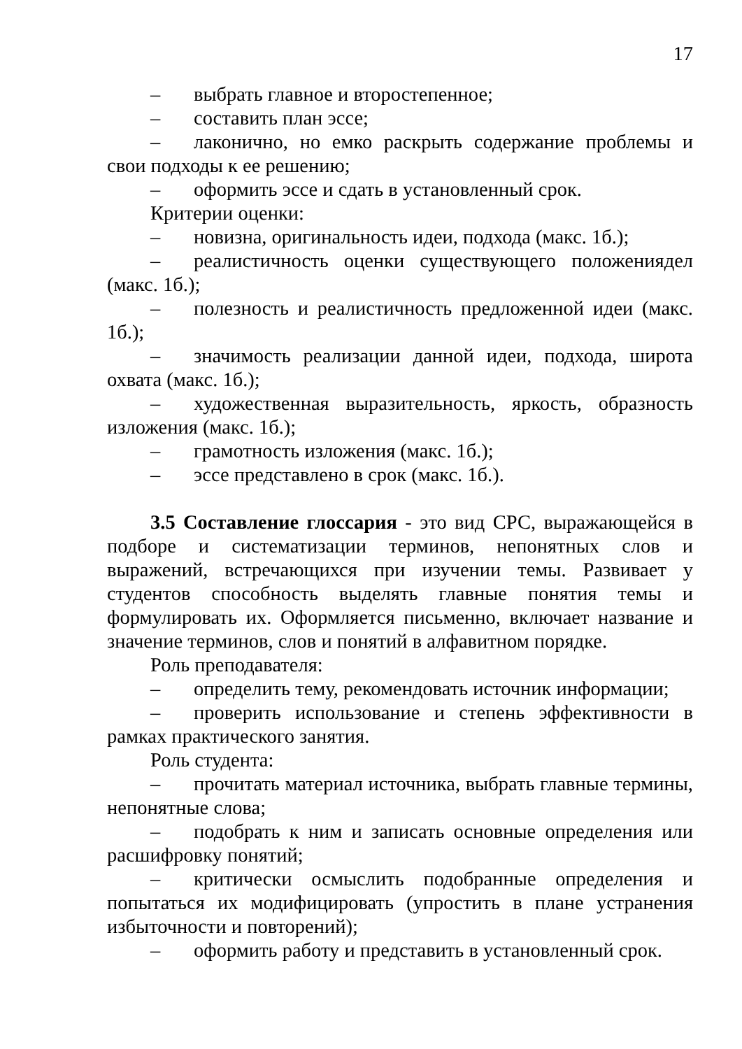17
– выбрать главное и второстепенное;
– составить план эссе;
– лаконично, но емко раскрыть содержание проблемы и свои подходы к ее решению;
– оформить эссе и сдать в установленный срок.
Критерии оценки:
– новизна, оригинальность идеи, подхода (макс. 1б.);
– реалистичность оценки существующего положениядел (макс. 1б.);
– полезность и реалистичность предложенной идеи (макс. 1б.);
– значимость реализации данной идеи, подхода, широта охвата (макс. 1б.);
– художественная выразительность, яркость, образность изложения (макс. 1б.);
– грамотность изложения (макс. 1б.);
– эссе представлено в срок (макс. 1б.).
3.5 Составление глоссария - это вид СРС, выражающейся в подборе и систематизации терминов, непонятных слов и выражений, встречающихся при изучении темы. Развивает у студентов способность выделять главные понятия темы и формулировать их. Оформляется письменно, включает название и значение терминов, слов и понятий в алфавитном порядке.
Роль преподавателя:
– определить тему, рекомендовать источник информации;
– проверить использование и степень эффективности в рамках практического занятия.
Роль студента:
– прочитать материал источника, выбрать главные термины, непонятные слова;
– подобрать к ним и записать основные определения или расшифровку понятий;
– критически осмыслить подобранные определения и попытаться их модифицировать (упростить в плане устранения избыточности и повторений);
– оформить работу и представить в установленный срок.